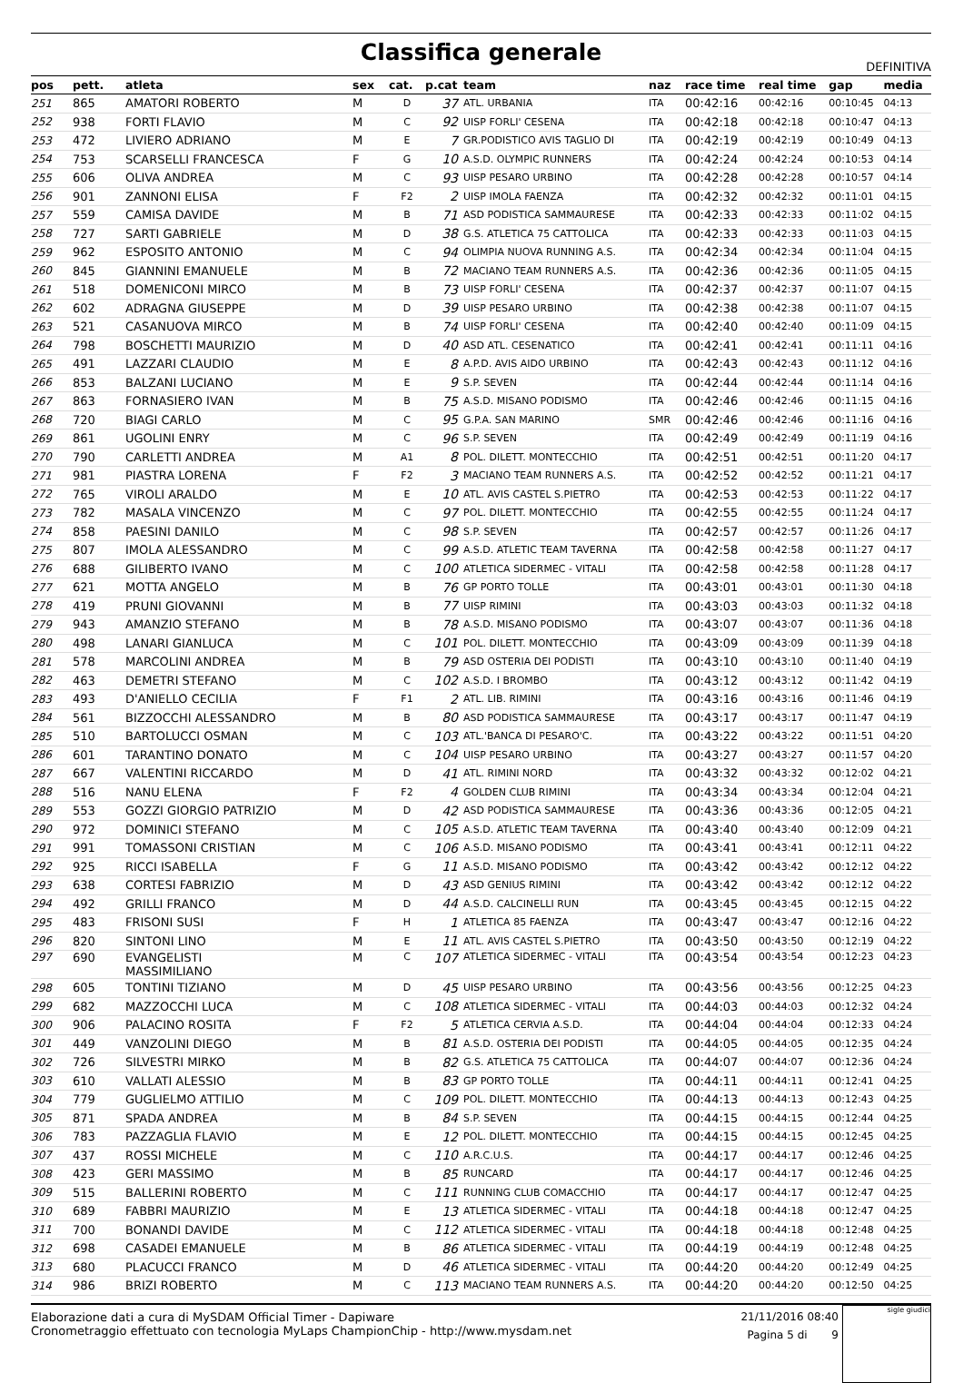Classifica generale
DEFINITIVA
| pos | pett. | atleta | sex | cat. | p.cat | team | naz | race time | real time | gap | media |
| --- | --- | --- | --- | --- | --- | --- | --- | --- | --- | --- | --- |
| 251 | 865 | AMATORI ROBERTO | M | D | 37 | ATL. URBANIA | ITA | 00:42:16 | 00:42:16 | 00:10:45 | 04:13 |
| 252 | 938 | FORTI FLAVIO | M | C | 92 | UISP FORLI' CESENA | ITA | 00:42:18 | 00:42:18 | 00:10:47 | 04:13 |
| 253 | 472 | LIVIERO ADRIANO | M | E | 7 | GR.PODISTICO AVIS TAGLIO DI | ITA | 00:42:19 | 00:42:19 | 00:10:49 | 04:13 |
| 254 | 753 | SCARSELLI FRANCESCA | F | G | 10 | A.S.D. OLYMPIC RUNNERS | ITA | 00:42:24 | 00:42:24 | 00:10:53 | 04:14 |
| 255 | 606 | OLIVA ANDREA | M | C | 93 | UISP PESARO URBINO | ITA | 00:42:28 | 00:42:28 | 00:10:57 | 04:14 |
| 256 | 901 | ZANNONI ELISA | F | F2 | 2 | UISP IMOLA FAENZA | ITA | 00:42:32 | 00:42:32 | 00:11:01 | 04:15 |
| 257 | 559 | CAMISA DAVIDE | M | B | 71 | ASD PODISTICA SAMMAURESE | ITA | 00:42:33 | 00:42:33 | 00:11:02 | 04:15 |
| 258 | 727 | SARTI GABRIELE | M | D | 38 | G.S. ATLETICA 75 CATTOLICA | ITA | 00:42:33 | 00:42:33 | 00:11:03 | 04:15 |
| 259 | 962 | ESPOSITO ANTONIO | M | C | 94 | OLIMPIA NUOVA RUNNING A.S. | ITA | 00:42:34 | 00:42:34 | 00:11:04 | 04:15 |
| 260 | 845 | GIANNINI EMANUELE | M | B | 72 | MACIANO TEAM RUNNERS A.S. | ITA | 00:42:36 | 00:42:36 | 00:11:05 | 04:15 |
| 261 | 518 | DOMENICONI MIRCO | M | B | 73 | UISP FORLI' CESENA | ITA | 00:42:37 | 00:42:37 | 00:11:07 | 04:15 |
| 262 | 602 | ADRAGNA GIUSEPPE | M | D | 39 | UISP PESARO URBINO | ITA | 00:42:38 | 00:42:38 | 00:11:07 | 04:15 |
| 263 | 521 | CASANUOVA MIRCO | M | B | 74 | UISP FORLI' CESENA | ITA | 00:42:40 | 00:42:40 | 00:11:09 | 04:15 |
| 264 | 798 | BOSCHETTI MAURIZIO | M | D | 40 | ASD ATL. CESENATICO | ITA | 00:42:41 | 00:42:41 | 00:11:11 | 04:16 |
| 265 | 491 | LAZZARI CLAUDIO | M | E | 8 | A.P.D. AVIS AIDO URBINO | ITA | 00:42:43 | 00:42:43 | 00:11:12 | 04:16 |
| 266 | 853 | BALZANI LUCIANO | M | E | 9 | S.P. SEVEN | ITA | 00:42:44 | 00:42:44 | 00:11:14 | 04:16 |
| 267 | 863 | FORNASIERO IVAN | M | B | 75 | A.S.D. MISANO PODISMO | ITA | 00:42:46 | 00:42:46 | 00:11:15 | 04:16 |
| 268 | 720 | BIAGI CARLO | M | C | 95 | G.P.A. SAN MARINO | SMR | 00:42:46 | 00:42:46 | 00:11:16 | 04:16 |
| 269 | 861 | UGOLINI ENRY | M | C | 96 | S.P. SEVEN | ITA | 00:42:49 | 00:42:49 | 00:11:19 | 04:16 |
| 270 | 790 | CARLETTI ANDREA | M | A1 | 8 | POL. DILETT. MONTECCHIO | ITA | 00:42:51 | 00:42:51 | 00:11:20 | 04:17 |
| 271 | 981 | PIASTRA LORENA | F | F2 | 3 | MACIANO TEAM RUNNERS A.S. | ITA | 00:42:52 | 00:42:52 | 00:11:21 | 04:17 |
| 272 | 765 | VIROLI ARALDO | M | E | 10 | ATL. AVIS CASTEL S.PIETRO | ITA | 00:42:53 | 00:42:53 | 00:11:22 | 04:17 |
| 273 | 782 | MASALA VINCENZO | M | C | 97 | POL. DILETT. MONTECCHIO | ITA | 00:42:55 | 00:42:55 | 00:11:24 | 04:17 |
| 274 | 858 | PAESINI DANILO | M | C | 98 | S.P. SEVEN | ITA | 00:42:57 | 00:42:57 | 00:11:26 | 04:17 |
| 275 | 807 | IMOLA ALESSANDRO | M | C | 99 | A.S.D. ATLETIC TEAM TAVERNA | ITA | 00:42:58 | 00:42:58 | 00:11:27 | 04:17 |
| 276 | 688 | GILIBERTO IVANO | M | C | 100 | ATLETICA SIDERMEC - VITALI | ITA | 00:42:58 | 00:42:58 | 00:11:28 | 04:17 |
| 277 | 621 | MOTTA ANGELO | M | B | 76 | GP PORTO TOLLE | ITA | 00:43:01 | 00:43:01 | 00:11:30 | 04:18 |
| 278 | 419 | PRUNI GIOVANNI | M | B | 77 | UISP RIMINI | ITA | 00:43:03 | 00:43:03 | 00:11:32 | 04:18 |
| 279 | 943 | AMANZIO STEFANO | M | B | 78 | A.S.D. MISANO PODISMO | ITA | 00:43:07 | 00:43:07 | 00:11:36 | 04:18 |
| 280 | 498 | LANARI GIANLUCA | M | C | 101 | POL. DILETT. MONTECCHIO | ITA | 00:43:09 | 00:43:09 | 00:11:39 | 04:18 |
| 281 | 578 | MARCOLINI ANDREA | M | B | 79 | ASD OSTERIA DEI PODISTI | ITA | 00:43:10 | 00:43:10 | 00:11:40 | 04:19 |
| 282 | 463 | DEMETRI STEFANO | M | C | 102 | A.S.D. I BROMBO | ITA | 00:43:12 | 00:43:12 | 00:11:42 | 04:19 |
| 283 | 493 | D'ANIELLO CECILIA | F | F1 | 2 | ATL. LIB. RIMINI | ITA | 00:43:16 | 00:43:16 | 00:11:46 | 04:19 |
| 284 | 561 | BIZZOCCHI ALESSANDRO | M | B | 80 | ASD PODISTICA SAMMAURESE | ITA | 00:43:17 | 00:43:17 | 00:11:47 | 04:19 |
| 285 | 510 | BARTOLUCCI OSMAN | M | C | 103 | ATL.'BANCA DI PESARO'C. | ITA | 00:43:22 | 00:43:22 | 00:11:51 | 04:20 |
| 286 | 601 | TARANTINO DONATO | M | C | 104 | UISP PESARO URBINO | ITA | 00:43:27 | 00:43:27 | 00:11:57 | 04:20 |
| 287 | 667 | VALENTINI RICCARDO | M | D | 41 | ATL. RIMINI NORD | ITA | 00:43:32 | 00:43:32 | 00:12:02 | 04:21 |
| 288 | 516 | NANU ELENA | F | F2 | 4 | GOLDEN CLUB RIMINI | ITA | 00:43:34 | 00:43:34 | 00:12:04 | 04:21 |
| 289 | 553 | GOZZI GIORGIO PATRIZIO | M | D | 42 | ASD PODISTICA SAMMAURESE | ITA | 00:43:36 | 00:43:36 | 00:12:05 | 04:21 |
| 290 | 972 | DOMINICI STEFANO | M | C | 105 | A.S.D. ATLETIC TEAM TAVERNA | ITA | 00:43:40 | 00:43:40 | 00:12:09 | 04:21 |
| 291 | 991 | TOMASSONI CRISTIAN | M | C | 106 | A.S.D. MISANO PODISMO | ITA | 00:43:41 | 00:43:41 | 00:12:11 | 04:22 |
| 292 | 925 | RICCI ISABELLA | F | G | 11 | A.S.D. MISANO PODISMO | ITA | 00:43:42 | 00:43:42 | 00:12:12 | 04:22 |
| 293 | 638 | CORTESI FABRIZIO | M | D | 43 | ASD GENIUS RIMINI | ITA | 00:43:42 | 00:43:42 | 00:12:12 | 04:22 |
| 294 | 492 | GRILLI FRANCO | M | D | 44 | A.S.D. CALCINELLI RUN | ITA | 00:43:45 | 00:43:45 | 00:12:15 | 04:22 |
| 295 | 483 | FRISONI SUSI | F | H | 1 | ATLETICA 85 FAENZA | ITA | 00:43:47 | 00:43:47 | 00:12:16 | 04:22 |
| 296 | 820 | SINTONI LINO | M | E | 11 | ATL. AVIS CASTEL S.PIETRO | ITA | 00:43:50 | 00:43:50 | 00:12:19 | 04:22 |
| 297 | 690 | EVANGELISTI MASSIMILIANO | M | C | 107 | ATLETICA SIDERMEC - VITALI | ITA | 00:43:54 | 00:43:54 | 00:12:23 | 04:23 |
| 298 | 605 | TONTINI TIZIANO | M | D | 45 | UISP PESARO URBINO | ITA | 00:43:56 | 00:43:56 | 00:12:25 | 04:23 |
| 299 | 682 | MAZZOCCHI LUCA | M | C | 108 | ATLETICA SIDERMEC - VITALI | ITA | 00:44:03 | 00:44:03 | 00:12:32 | 04:24 |
| 300 | 906 | PALACINO ROSITA | F | F2 | 5 | ATLETICA CERVIA A.S.D. | ITA | 00:44:04 | 00:44:04 | 00:12:33 | 04:24 |
| 301 | 449 | VANZOLINI DIEGO | M | B | 81 | A.S.D. OSTERIA DEI PODISTI | ITA | 00:44:05 | 00:44:05 | 00:12:35 | 04:24 |
| 302 | 726 | SILVESTRI MIRKO | M | B | 82 | G.S. ATLETICA 75 CATTOLICA | ITA | 00:44:07 | 00:44:07 | 00:12:36 | 04:24 |
| 303 | 610 | VALLATI ALESSIO | M | B | 83 | GP PORTO TOLLE | ITA | 00:44:11 | 00:44:11 | 00:12:41 | 04:25 |
| 304 | 779 | GUGLIELMO ATTILIO | M | C | 109 | POL. DILETT. MONTECCHIO | ITA | 00:44:13 | 00:44:13 | 00:12:43 | 04:25 |
| 305 | 871 | SPADA ANDREA | M | B | 84 | S.P. SEVEN | ITA | 00:44:15 | 00:44:15 | 00:12:44 | 04:25 |
| 306 | 783 | PAZZAGLIA FLAVIO | M | E | 12 | POL. DILETT. MONTECCHIO | ITA | 00:44:15 | 00:44:15 | 00:12:45 | 04:25 |
| 307 | 437 | ROSSI MICHELE | M | C | 110 | A.R.C.U.S. | ITA | 00:44:17 | 00:44:17 | 00:12:46 | 04:25 |
| 308 | 423 | GERI MASSIMO | M | B | 85 | RUNCARD | ITA | 00:44:17 | 00:44:17 | 00:12:46 | 04:25 |
| 309 | 515 | BALLERINI ROBERTO | M | C | 111 | RUNNING CLUB COMACCHIO | ITA | 00:44:17 | 00:44:17 | 00:12:47 | 04:25 |
| 310 | 689 | FABBRI MAURIZIO | M | E | 13 | ATLETICA SIDERMEC - VITALI | ITA | 00:44:18 | 00:44:18 | 00:12:47 | 04:25 |
| 311 | 700 | BONANDI DAVIDE | M | C | 112 | ATLETICA SIDERMEC - VITALI | ITA | 00:44:18 | 00:44:18 | 00:12:48 | 04:25 |
| 312 | 698 | CASADEI EMANUELE | M | B | 86 | ATLETICA SIDERMEC - VITALI | ITA | 00:44:19 | 00:44:19 | 00:12:48 | 04:25 |
| 313 | 680 | PLACUCCI FRANCO | M | D | 46 | ATLETICA SIDERMEC - VITALI | ITA | 00:44:20 | 00:44:20 | 00:12:49 | 04:25 |
| 314 | 986 | BRIZI ROBERTO | M | C | 113 | MACIANO TEAM RUNNERS A.S. | ITA | 00:44:20 | 00:44:20 | 00:12:50 | 04:25 |
Elaborazione dati a cura di MySDAM Official Timer - Dapiware
Cronometraggio effettuato con tecnologia MyLaps ChampionChip - http://www.mysdam.net
21/11/2016 08:40
Pagina 5 di 9
sigle giudici